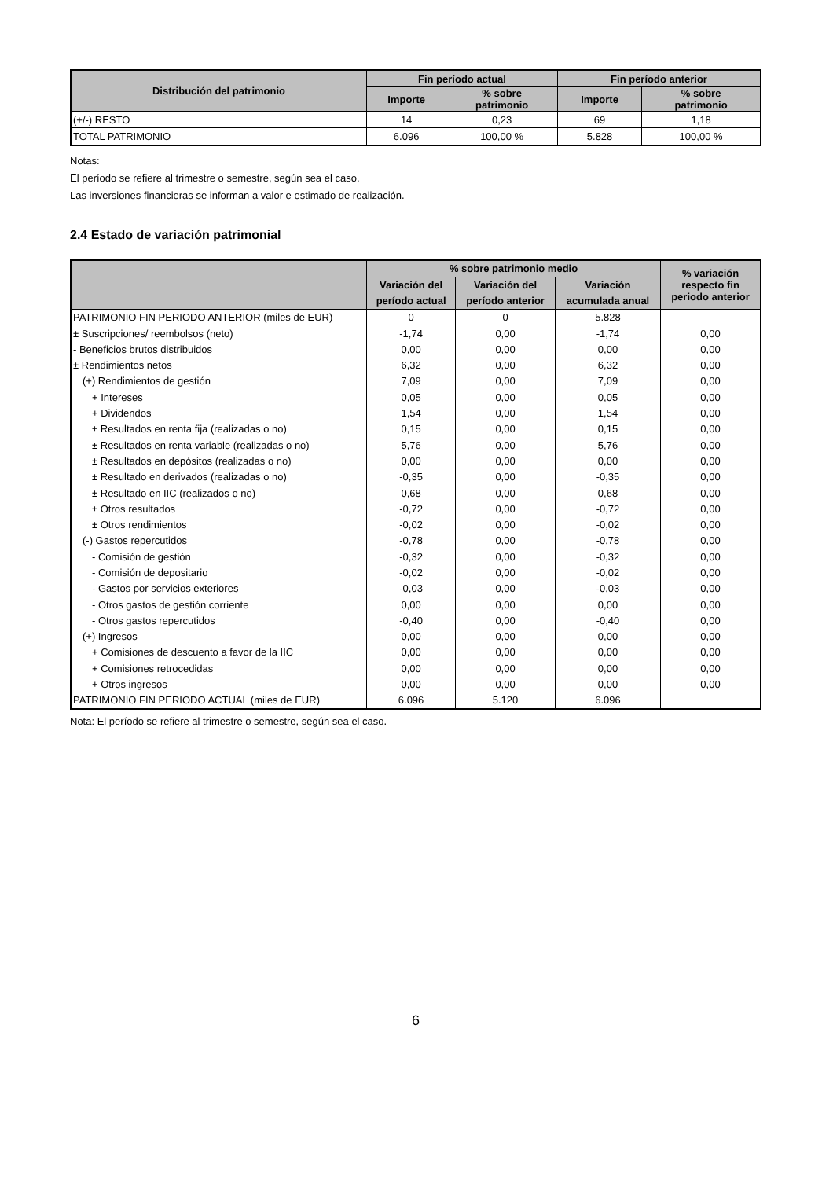| Distribución del patrimonio | Fin período actual | | Fin período anterior | |
| --- | --- | --- | --- | --- |
| | Importe | % sobre patrimonio | Importe | % sobre patrimonio |
| (+/-) RESTO | 14 | 0,23 | 69 | 1,18 |
| TOTAL PATRIMONIO | 6.096 | 100,00 % | 5.828 | 100,00 % |
Notas:
El período se refiere al trimestre o semestre, según sea el caso.
Las inversiones financieras se informan a valor e estimado de realización.
2.4 Estado de variación patrimonial
| | % sobre patrimonio medio | | | % variación respecto fin periodo anterior |
| --- | --- | --- | --- | --- |
| | Variación del | Variación del | Variación | |
| | período actual | período anterior | acumulada anual | |
| PATRIMONIO FIN PERIODO ANTERIOR (miles de EUR) | 0 | 0 | 5.828 | |
| ± Suscripciones/ reembolsos (neto) | -1,74 | 0,00 | -1,74 | 0,00 |
| - Beneficios brutos distribuidos | 0,00 | 0,00 | 0,00 | 0,00 |
| ± Rendimientos netos | 6,32 | 0,00 | 6,32 | 0,00 |
| (+) Rendimientos de gestión | 7,09 | 0,00 | 7,09 | 0,00 |
| + Intereses | 0,05 | 0,00 | 0,05 | 0,00 |
| + Dividendos | 1,54 | 0,00 | 1,54 | 0,00 |
| ± Resultados en renta fija (realizadas o no) | 0,15 | 0,00 | 0,15 | 0,00 |
| ± Resultados en renta variable (realizadas o no) | 5,76 | 0,00 | 5,76 | 0,00 |
| ± Resultados en depósitos (realizadas o no) | 0,00 | 0,00 | 0,00 | 0,00 |
| ± Resultado en derivados (realizadas o no) | -0,35 | 0,00 | -0,35 | 0,00 |
| ± Resultado en IIC (realizados o no) | 0,68 | 0,00 | 0,68 | 0,00 |
| ± Otros resultados | -0,72 | 0,00 | -0,72 | 0,00 |
| ± Otros rendimientos | -0,02 | 0,00 | -0,02 | 0,00 |
| (-) Gastos repercutidos | -0,78 | 0,00 | -0,78 | 0,00 |
| - Comisión de gestión | -0,32 | 0,00 | -0,32 | 0,00 |
| - Comisión de depositario | -0,02 | 0,00 | -0,02 | 0,00 |
| - Gastos por servicios exteriores | -0,03 | 0,00 | -0,03 | 0,00 |
| - Otros gastos de gestión corriente | 0,00 | 0,00 | 0,00 | 0,00 |
| - Otros gastos repercutidos | -0,40 | 0,00 | -0,40 | 0,00 |
| (+) Ingresos | 0,00 | 0,00 | 0,00 | 0,00 |
| + Comisiones de descuento a favor de la IIC | 0,00 | 0,00 | 0,00 | 0,00 |
| + Comisiones retrocedidas | 0,00 | 0,00 | 0,00 | 0,00 |
| + Otros ingresos | 0,00 | 0,00 | 0,00 | 0,00 |
| PATRIMONIO FIN PERIODO ACTUAL (miles de EUR) | 6.096 | 5.120 | 6.096 | |
Nota: El período se refiere al trimestre o semestre, según sea el caso.
6